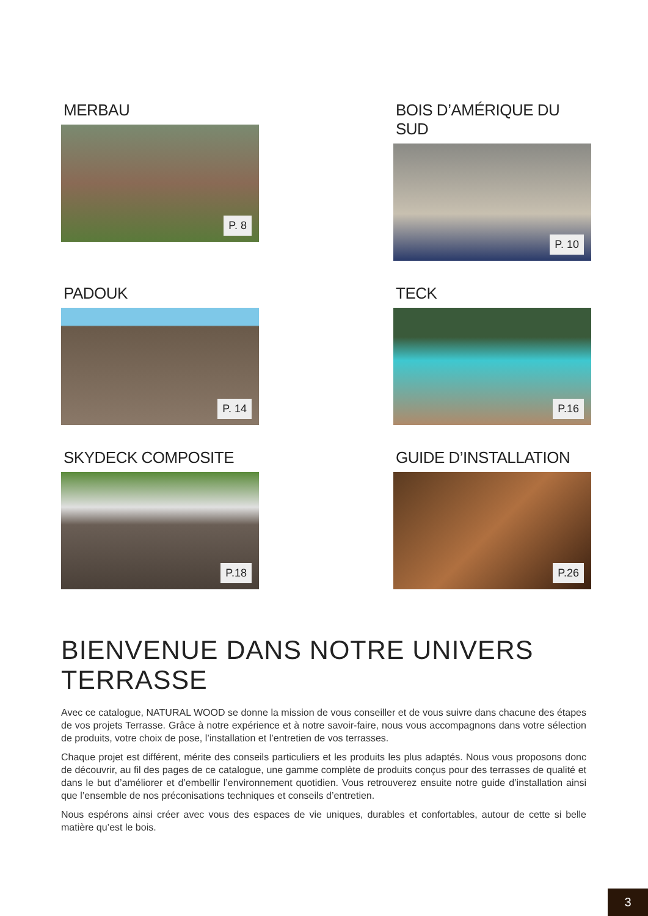MERBAU
P. 8
BOIS D’AMÉRIQUE DU SUD
P. 10
PADOUK
P. 14
TECK
P.16
SKYDECK COMPOSITE
P.18
GUIDE D’INSTALLATION
P.26
BIENVENUE DANS NOTRE UNIVERS TERRASSE
Avec ce catalogue, NATURAL WOOD se donne la mission de vous conseiller et de vous suivre dans chacune des étapes de vos projets Terrasse. Grâce à notre expérience et à notre savoir-faire, nous vous accompagnons dans votre sélection de produits, votre choix de pose, l’installation et l’entretien de vos terrasses.
Chaque projet est différent, mérite des conseils particuliers et les produits les plus adaptés. Nous vous proposons donc de découvrir, au fil des pages de ce catalogue, une gamme complète de produits conçus pour des terrasses de qualité et dans le but d’améliorer et d’embellir l’environnement quotidien. Vous retrouverez ensuite notre guide d’installation ainsi que l’ensemble de nos préconisations techniques et conseils d’entretien.
Nous espérons ainsi créer avec vous des espaces de vie uniques, durables et confortables, autour de cette si belle matière qu’est le bois.
3